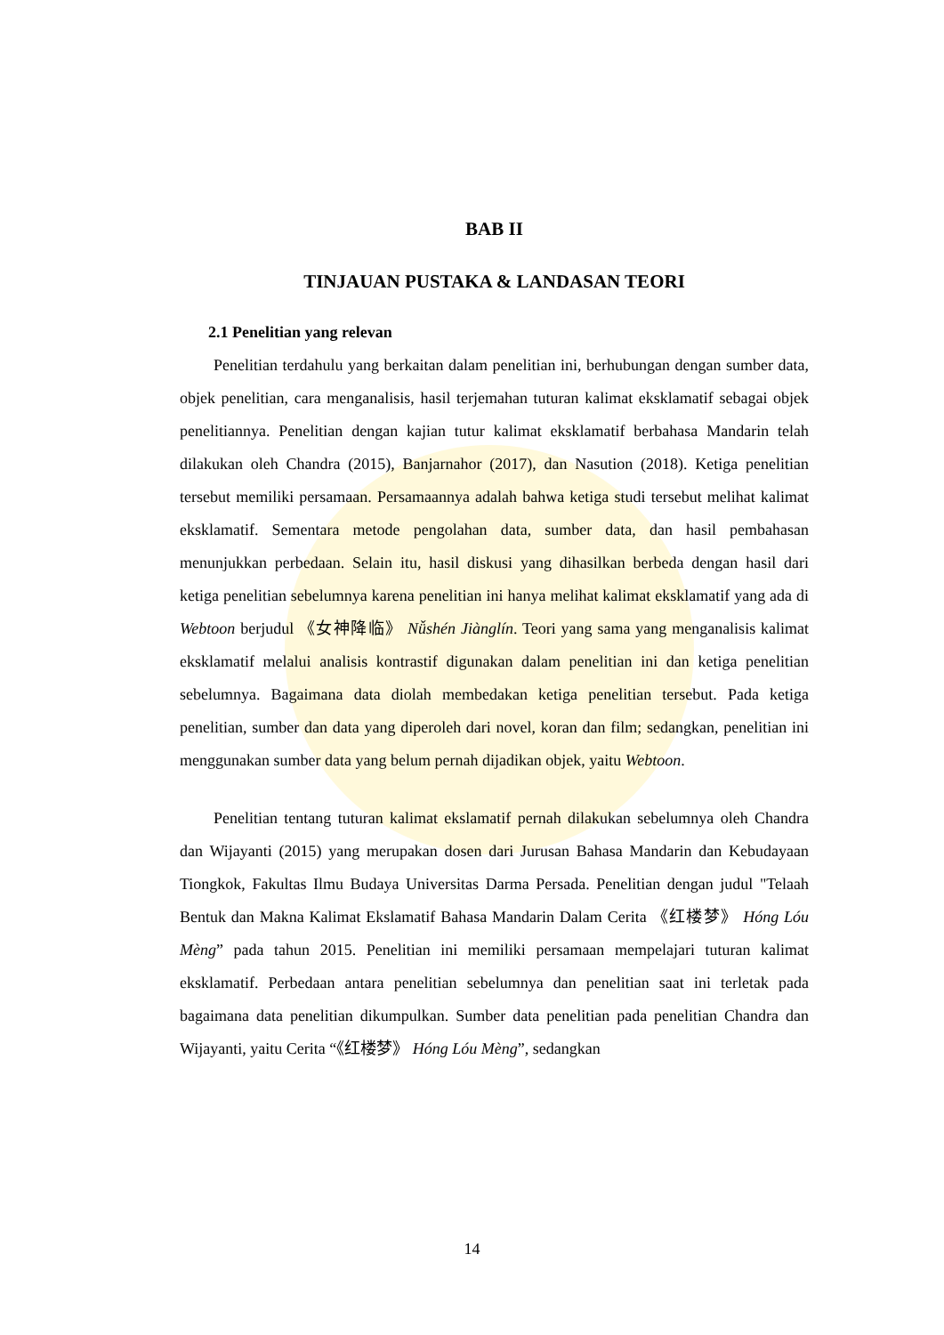BAB II
TINJAUAN PUSTAKA & LANDASAN TEORI
2.1 Penelitian yang relevan
Penelitian terdahulu yang berkaitan dalam penelitian ini, berhubungan dengan sumber data, objek penelitian, cara menganalisis, hasil terjemahan tuturan kalimat eksklamatif sebagai objek penelitiannya. Penelitian dengan kajian tutur kalimat eksklamatif berbahasa Mandarin telah dilakukan oleh Chandra (2015), Banjarnahor (2017), dan Nasution (2018). Ketiga penelitian tersebut memiliki persamaan. Persamaannya adalah bahwa ketiga studi tersebut melihat kalimat eksklamatif. Sementara metode pengolahan data, sumber data, dan hasil pembahasan menunjukkan perbedaan. Selain itu, hasil diskusi yang dihasilkan berbeda dengan hasil dari ketiga penelitian sebelumnya karena penelitian ini hanya melihat kalimat eksklamatif yang ada di Webtoon berjudul 《女神降临》 Nǚshén Jiànglín. Teori yang sama yang menganalisis kalimat eksklamatif melalui analisis kontrastif digunakan dalam penelitian ini dan ketiga penelitian sebelumnya. Bagaimana data diolah membedakan ketiga penelitian tersebut. Pada ketiga penelitian, sumber dan data yang diperoleh dari novel, koran dan film; sedangkan, penelitian ini menggunakan sumber data yang belum pernah dijadikan objek, yaitu Webtoon.
Penelitian tentang tuturan kalimat ekslamatif pernah dilakukan sebelumnya oleh Chandra dan Wijayanti (2015) yang merupakan dosen dari Jurusan Bahasa Mandarin dan Kebudayaan Tiongkok, Fakultas Ilmu Budaya Universitas Darma Persada. Penelitian dengan judul "Telaah Bentuk dan Makna Kalimat Ekslamatif Bahasa Mandarin Dalam Cerita 《红楼梦》 Hóng Lóu Mèng” pada tahun 2015. Penelitian ini memiliki persamaan mempelajari tuturan kalimat eksklamatif. Perbedaan antara penelitian sebelumnya dan penelitian saat ini terletak pada bagaimana data penelitian dikumpulkan. Sumber data penelitian pada penelitian Chandra dan Wijayanti, yaitu Cerita “《红楼梦》 Hóng Lóu Mèng”, sedangkan
14